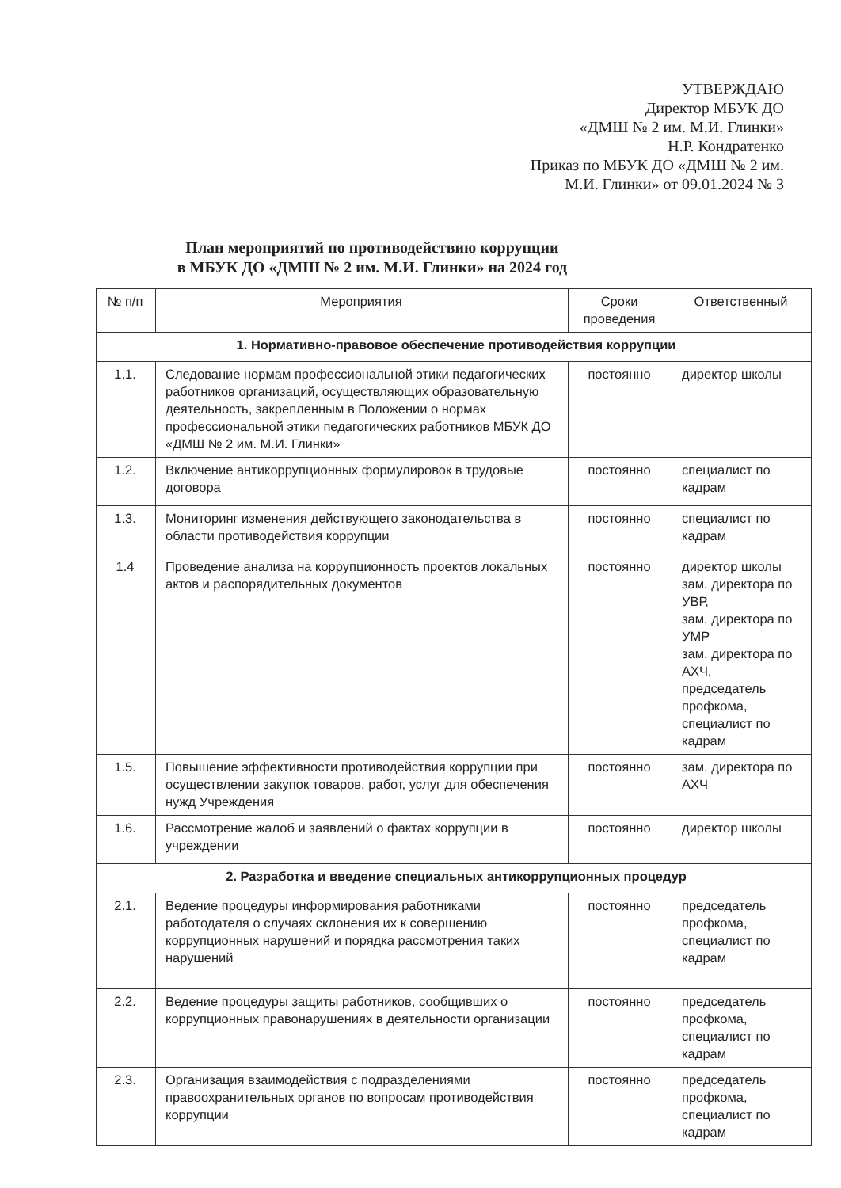УТВЕРЖДАЮ
Директор МБУК ДО
«ДМШ № 2 им. М.И. Глинки»
Н.Р. Кондратенко
Приказ по МБУК ДО «ДМШ № 2 им.
М.И. Глинки» от 09.01.2024 № 3
План мероприятий по противодействию коррупции
в МБУК ДО «ДМШ № 2 им. М.И. Глинки» на 2024 год
| № п/п | Мероприятия | Сроки проведения | Ответственный |
| --- | --- | --- | --- |
| 1. Нормативно-правовое обеспечение противодействия коррупции | | | |
| 1.1. | Следование нормам профессиональной этики педагогических работников организаций, осуществляющих образовательную деятельность, закрепленным в Положении о нормах профессиональной этики педагогических работников МБУК ДО «ДМШ № 2 им. М.И. Глинки» | постоянно | директор школы |
| 1.2. | Включение антикоррупционных формулировок в трудовые договора | постоянно | специалист по кадрам |
| 1.3. | Мониторинг изменения действующего законодательства в области противодействия коррупции | постоянно | специалист по кадрам |
| 1.4 | Проведение анализа на коррупционность проектов локальных актов и распорядительных документов | постоянно | директор школы зам. директора по УВР, зам. директора по УМР зам. директора по АХЧ, председатель профкома, специалист по кадрам |
| 1.5. | Повышение эффективности противодействия коррупции при осуществлении закупок товаров, работ, услуг для обеспечения нужд Учреждения | постоянно | зам. директора по АХЧ |
| 1.6. | Рассмотрение жалоб и заявлений о фактах коррупции в учреждении | постоянно | директор школы |
| 2. Разработка и введение специальных антикоррупционных процедур | | | |
| 2.1. | Ведение процедуры информирования работниками работодателя о случаях склонения их к совершению коррупционных нарушений и порядка рассмотрения таких нарушений | постоянно | председатель профкома, специалист по кадрам |
| 2.2. | Ведение процедуры защиты работников, сообщивших о коррупционных правонарушениях в деятельности организации | постоянно | председатель профкома, специалист по кадрам |
| 2.3. | Организация взаимодействия с подразделениями правоохранительных органов по вопросам противодействия коррупции | постоянно | председатель профкома, специалист по кадрам |